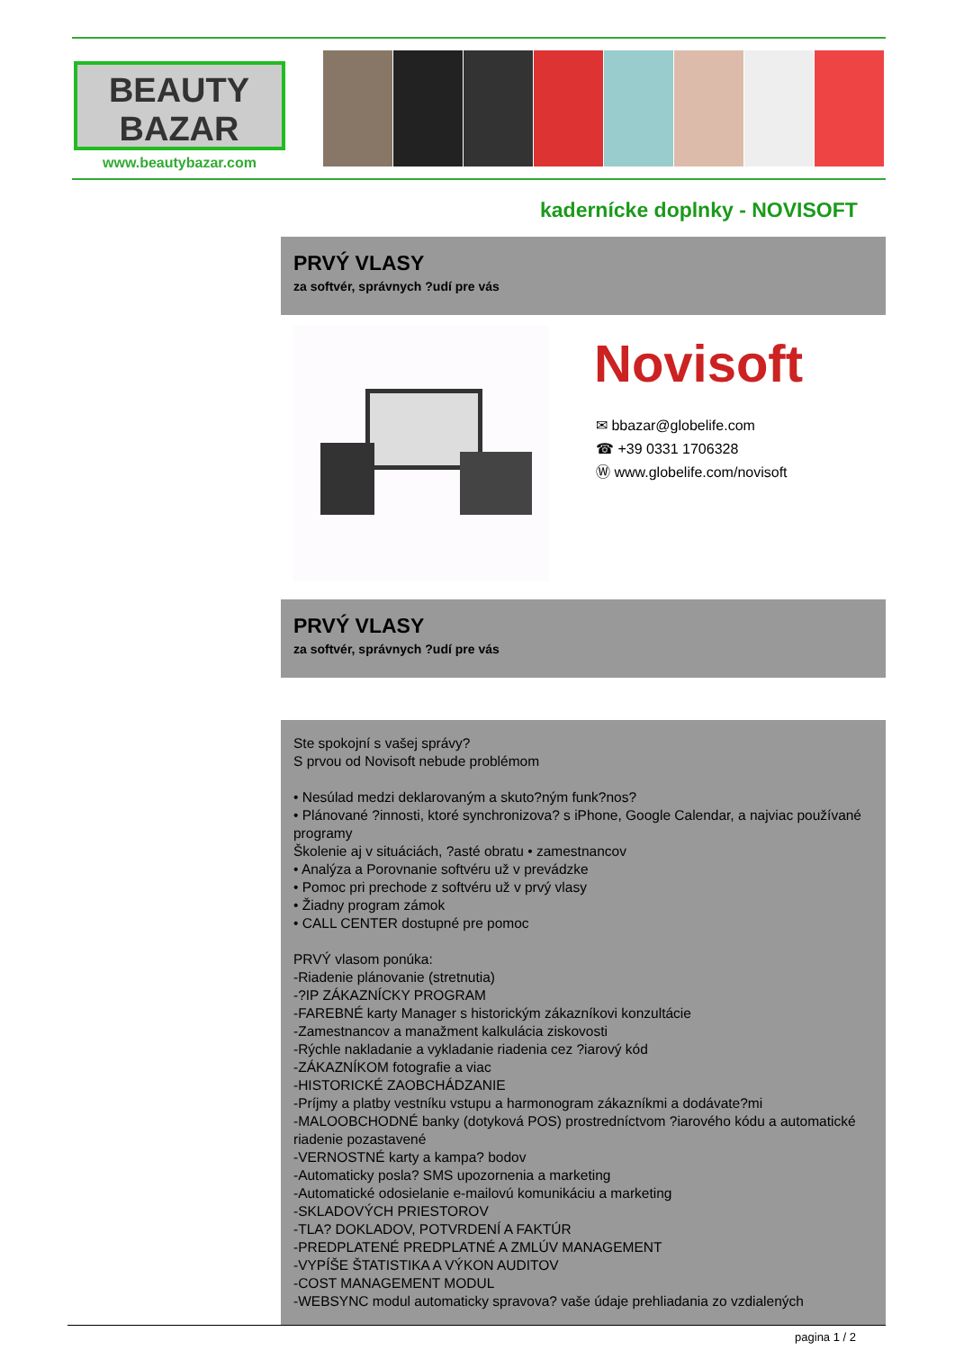BEAUTY
BAZAR
www.beautybazar.com
kaderníckе doplnky - NOVISOFT
PRVÝ VLASY
za softvér, správnych ?udí pre vás
Novisoft
✉ bbazar@globelife.com
☎ +39 0331 1706328
Ⓦ www.globelife.com/novisoft
PRVÝ VLASY
za softvér, správnych ?udí pre vás
Ste spokojní s vašej správy?
S prvou od Novisoft nebude problémom
• Nesúlad medzi deklarovaným a skuto?ným funk?nos?
• Plánované ?innosti, ktoré synchronizova? s iPhone, Google Calendar, a najviac používané programy
Školenie aj v situáciách, ?asté obratu • zamestnancov
• Analýza a Porovnanie softvéru už v prevádzke
• Pomoc pri prechode z softvéru už v prvý vlasy
• Žiadny program zámok
• CALL CENTER dostupné pre pomoc
PRVÝ vlasom ponúka:
-Riadenie plánovanie (stretnutia)
-?IP ZÁKAZNÍCKY PROGRAM
-FAREBNÉ karty Manager s historickým zákazníkovi konzultácie
-Zamestnancov a manažment kalkulácia ziskovosti
-Rýchle nakladanie a vykladanie riadenia cez ?iarový kód
-ZÁKAZNÍKOM fotografie a viac
-HISTORICKÉ ZAOBCHÁDZANIE
-Príjmy a platby vestníku vstupu a harmonogram zákazníkmi a dodávate?mi
-MALOOBCHODNÉ banky (dotyková POS) prostredníctvom ?iarového kódu a automatické riadenie pozastavené
-VERNOSTNÉ karty a kampa? bodov
-Automaticky posla? SMS upozornenia a marketing
-Automatické odosielanie e-mailovú komunikáciu a marketing
-SKLADOVÝCH PRIESTOROV
-TLA? DOKLADOV, POTVRDENÍ A FAKTÚR
-PREDPLATENÉ PREDPLATNÉ A ZMLÚV MANAGEMENT
-VYPÍŠE ŠTATISTIKA A VÝKON AUDITOV
-COST MANAGEMENT MODUL
-WEBSYNC modul automaticky spravova? vaše údaje prehliadania zo vzdialených
pagina 1 / 2